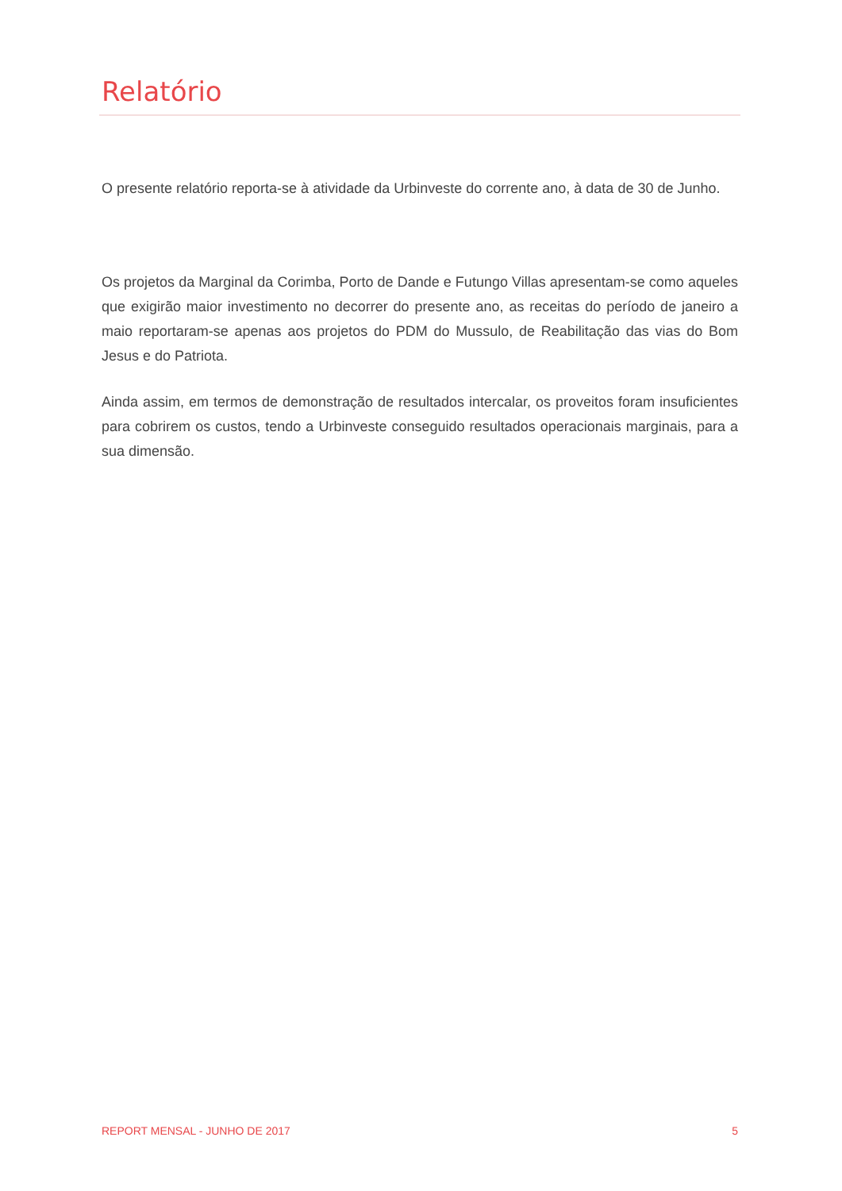Relatório
O presente relatório reporta-se à atividade da Urbinveste do corrente ano, à data de 30 de Junho.
Os projetos da Marginal da Corimba, Porto de Dande e Futungo Villas apresentam-se como aqueles que exigirão maior investimento no decorrer do presente ano, as receitas do período de janeiro a maio reportaram-se apenas aos projetos do PDM do Mussulo, de Reabilitação das vias do Bom Jesus e do Patriota.
Ainda assim, em termos de demonstração de resultados intercalar, os proveitos foram insuficientes para cobrirem os custos, tendo a Urbinveste conseguido resultados operacionais marginais, para a sua dimensão.
REPORT MENSAL - JUNHO DE 2017 5